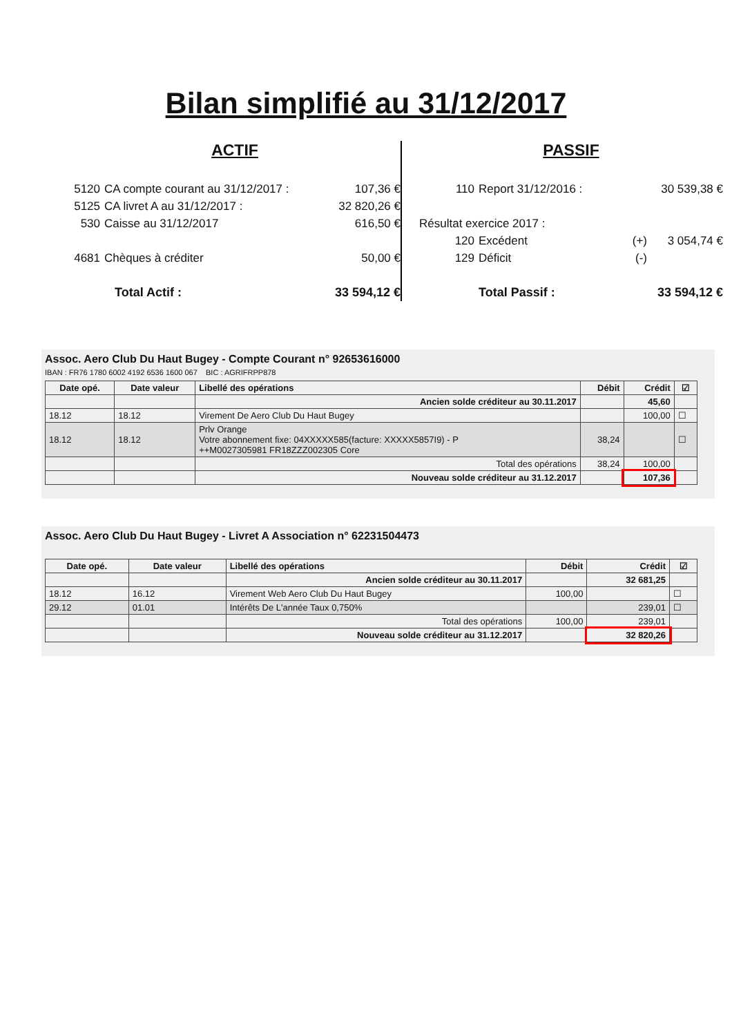Bilan simplifié au 31/12/2017
ACTIF
5120 CA compte courant au 31/12/2017 : 107,36 €
5125 CA livret A au 31/12/2017 : 32 820,26 €
530 Caisse au 31/12/2017 616,50 €
4681 Chèques à créditer 50,00 €
Total Actif : 33 594,12 €
PASSIF
110 Report 31/12/2016 : 30 539,38 €
Résultat exercice 2017 :
120 Excédent (+) 3 054,74 €
129 Déficit (-)
Total Passif : 33 594,12 €
Assoc. Aero Club Du Haut Bugey - Compte Courant n° 92653616000
IBAN : FR76 1780 6002 4192 6536 1600 067 BIC : AGRIFRPP878
| Date opé. | Date valeur | Libellé des opérations | Débit | Crédit | ☑ |
| --- | --- | --- | --- | --- | --- |
| | | Ancien solde créditeur au 30.11.2017 | | 45,60 | |
| 18.12 | 18.12 | Virement De Aero Club Du Haut Bugey | | 100,00 | ☐ |
| 18.12 | 18.12 | Prlv Orange Votre abonnement fixe: 04XXXXX585(facture: XXXXX5857I9) - P ++M0027305981 FR18ZZZ002305 Core | 38,24 | | ☐ |
| | | Total des opérations | 38,24 | 100,00 | |
| | | Nouveau solde créditeur au 31.12.2017 | | 107,36 | |
Assoc. Aero Club Du Haut Bugey - Livret A Association n° 62231504473
| Date opé. | Date valeur | Libellé des opérations | Débit | Crédit | ☑ |
| --- | --- | --- | --- | --- | --- |
| | | Ancien solde créditeur au 30.11.2017 | | 32 681,25 | |
| 18.12 | 16.12 | Virement Web Aero Club Du Haut Bugey | 100,00 | | ☐ |
| 29.12 | 01.01 | Intérêts De L'année Taux 0,750% | | 239,01 | ☐ |
| | | Total des opérations | 100,00 | 239,01 | |
| | | Nouveau solde créditeur au 31.12.2017 | | 32 820,26 | |